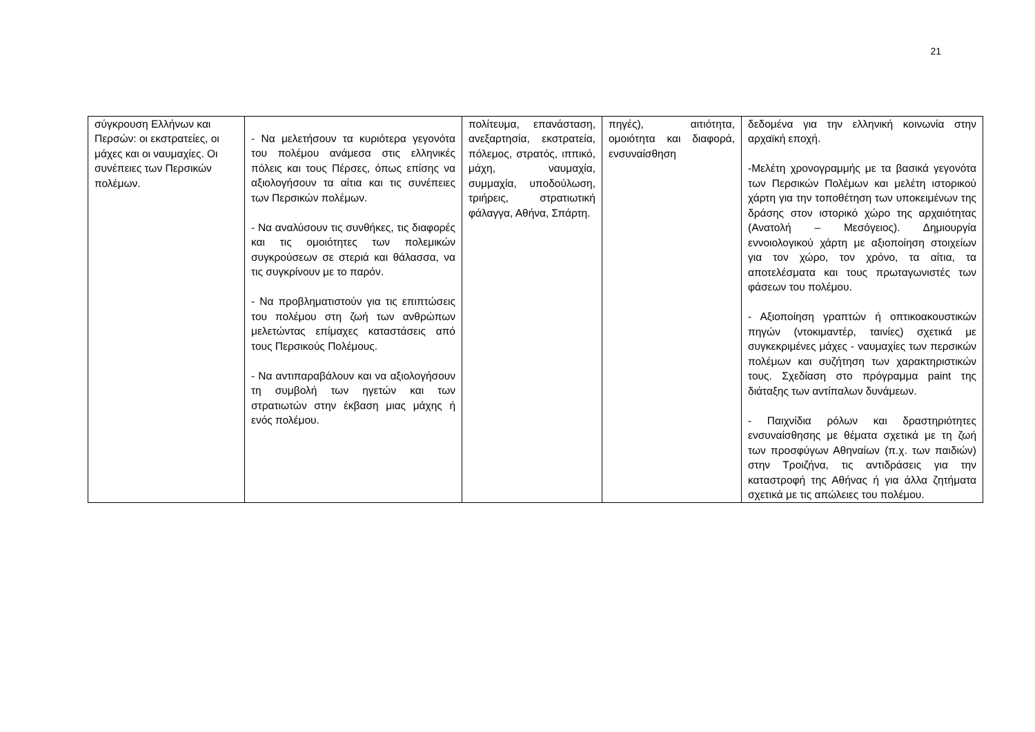21
| σύγκρουση Ελλήνων και Περσών: οι εκστρατείες, οι μάχες και οι ναυμαχίες. Οι συνέπειες των Περσικών πολέμων. | - Να μελετήσουν τα κυριότερα γεγονότα του πολέμου ανάμεσα στις ελληνικές πόλεις και τους Πέρσες, όπως επίσης να αξιολογήσουν τα αίτια και τις συνέπειες των Περσικών πολέμων. - Να αναλύσουν τις συνθήκες, τις διαφορές και τις ομοιότητες των πολεμικών συγκρούσεων σε στεριά και θάλασσα, να τις συγκρίνουν με το παρόν. - Να προβληματιστούν για τις επιπτώσεις του πολέμου στη ζωή των ανθρώπων μελετώντας επίμαχες καταστάσεις από τους Περσικούς Πολέμους. - Να αντιπαραβάλουν και να αξιολογήσουν τη συμβολή των ηγετών και των στρατιωτών στην έκβαση μιας μάχης ή ενός πολέμου. | πολίτευμα, επανάσταση, ανεξαρτησία, εκστρατεία, πόλεμος, στρατός, ιππικό, μάχη, ναυμαχία, συμμαχία, υποδούλωση, τριήρεις, στρατιωτική φάλαγγα, Αθήνα, Σπάρτη. | πηγές), αιτιότητα, ομοιότητα και διαφορά, ενσυναίσθηση | δεδομένα για την ελληνική κοινωνία στην αρχαϊκή εποχή. -Μελέτη χρονογραμμής με τα βασικά γεγονότα των Περσικών Πολέμων και μελέτη ιστορικού χάρτη για την τοποθέτηση των υποκειμένων της δράσης στον ιστορικό χώρο της αρχαιότητας (Ανατολή – Μεσόγειος). Δημιουργία εννοιολογικού χάρτη με αξιοποίηση στοιχείων για τον χώρο, τον χρόνο, τα αίτια, τα αποτελέσματα και τους πρωταγωνιστές των φάσεων του πολέμου. - Αξιοποίηση γραπτών ή οπτικοακουστικών πηγών (ντοκιμαντέρ, ταινίες) σχετικά με συγκεκριμένες μάχες - ναυμαχίες των περσικών πολέμων και συζήτηση των χαρακτηριστικών τους. Σχεδίαση στο πρόγραμμα paint της διάταξης των αντίπαλων δυνάμεων. - Παιχνίδια ρόλων και δραστηριότητες ενσυναίσθησης με θέματα σχετικά με τη ζωή των προσφύγων Αθηναίων (π.χ. των παιδιών) στην Τροιζήνα, τις αντιδράσεις για την καταστροφή της Αθήνας ή για άλλα ζητήματα σχετικά με τις απώλειες του πολέμου. |